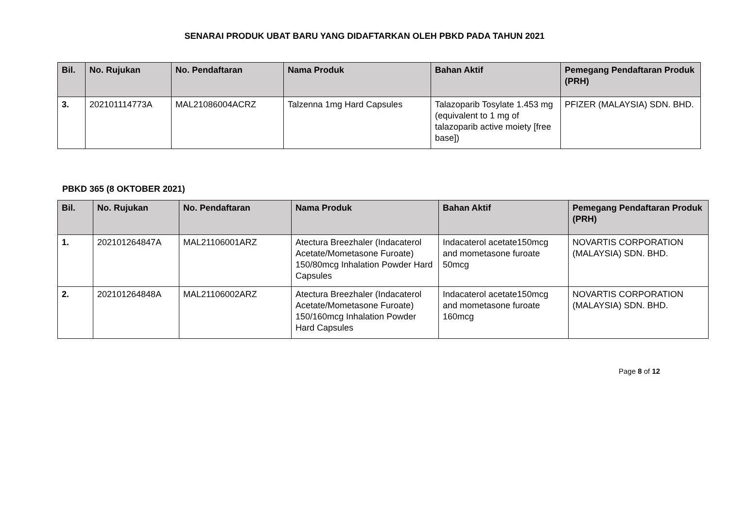SENARAI PRODUK UBAT BARU YANG DIDAFTARKAN OLEH PBKD PADA TAHUN 2021
| Bil. | No. Rujukan | No. Pendaftaran | Nama Produk | Bahan Aktif | Pemegang Pendaftaran Produk (PRH) |
| --- | --- | --- | --- | --- | --- |
| 3. | 202101114773A | MAL21086004ACRZ | Talzenna 1mg Hard Capsules | Talazoparib Tosylate 1.453 mg (equivalent to 1 mg of talazoparib active moiety [free base]) | PFIZER (MALAYSIA) SDN. BHD. |
PBKD 365 (8 OKTOBER 2021)
| Bil. | No. Rujukan | No. Pendaftaran | Nama Produk | Bahan Aktif | Pemegang Pendaftaran Produk (PRH) |
| --- | --- | --- | --- | --- | --- |
| 1. | 202101264847A | MAL21106001ARZ | Atectura Breezhaler (Indacaterol Acetate/Mometasone Furoate) 150/80mcg Inhalation Powder Hard Capsules | Indacaterol acetate150mcg and mometasone furoate 50mcg | NOVARTIS CORPORATION (MALAYSIA) SDN. BHD. |
| 2. | 202101264848A | MAL21106002ARZ | Atectura Breezhaler (Indacaterol Acetate/Mometasone Furoate) 150/160mcg Inhalation Powder Hard Capsules | Indacaterol acetate150mcg and mometasone furoate 160mcg | NOVARTIS CORPORATION (MALAYSIA) SDN. BHD. |
Page 8 of 12